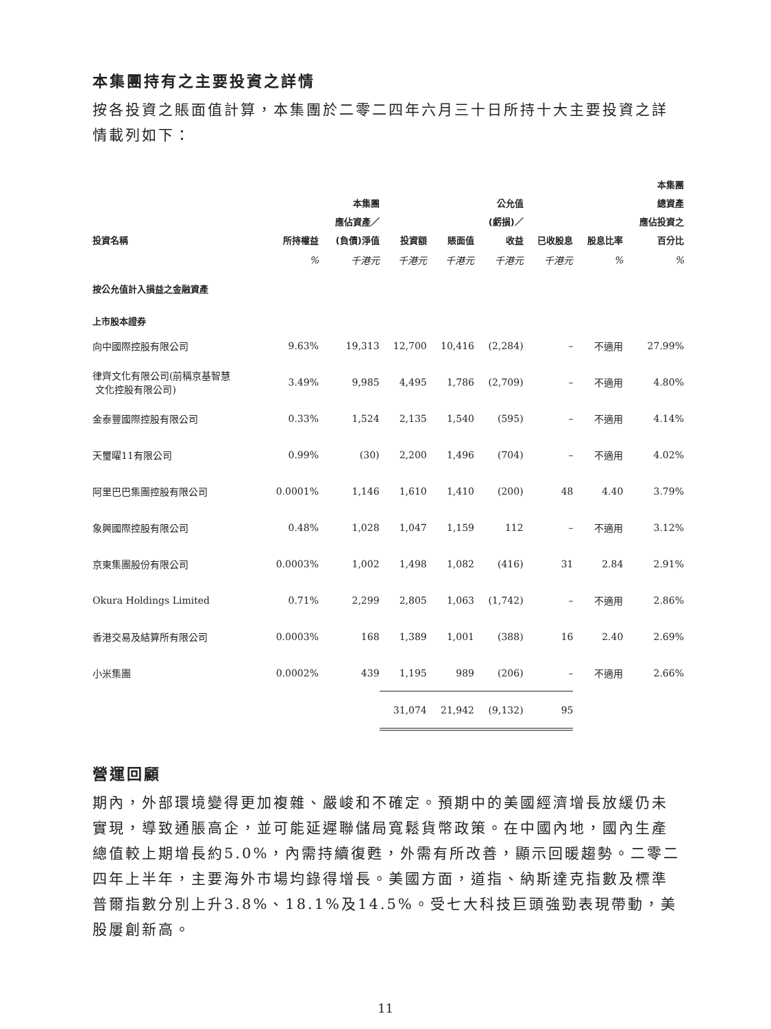本集團持有之主要投資之詳情
按各投資之賬面值計算，本集團於二零二四年六月三十日所持十大主要投資之詳情載列如下：
| 投資名稱 | 所持權益 | 本集團 應佔資產／ (負債)淨值 | 投資額 | 賬面值 | 公允值 (虧損)／ 收益 | 已收股息 | 股息比率 | 本集團 總資產 應佔投資之 百分比 |
| --- | --- | --- | --- | --- | --- | --- | --- | --- |
| | % | 千港元 | 千港元 | 千港元 | 千港元 | 千港元 | % | % |
| 按公允值計入損益之金融資產 | | | | | | | | |
| 上市股本證券 | | | | | | | | |
| 向中國際控股有限公司 | 9.63% | 19,313 | 12,700 | 10,416 | (2,284) | – | 不適用 | 27.99% |
| 律齊文化有限公司(前稱京基智慧 文化控股有限公司) | 3.49% | 9,985 | 4,495 | 1,786 | (2,709) | – | 不適用 | 4.80% |
| 金泰豐國際控股有限公司 | 0.33% | 1,524 | 2,135 | 1,540 | (595) | – | 不適用 | 4.14% |
| 天璽曜11有限公司 | 0.99% | (30) | 2,200 | 1,496 | (704) | – | 不適用 | 4.02% |
| 阿里巴巴集團控股有限公司 | 0.0001% | 1,146 | 1,610 | 1,410 | (200) | 48 | 4.40 | 3.79% |
| 象興國際控股有限公司 | 0.48% | 1,028 | 1,047 | 1,159 | 112 | – | 不適用 | 3.12% |
| 京東集團股份有限公司 | 0.0003% | 1,002 | 1,498 | 1,082 | (416) | 31 | 2.84 | 2.91% |
| Okura Holdings Limited | 0.71% | 2,299 | 2,805 | 1,063 | (1,742) | – | 不適用 | 2.86% |
| 香港交易及結算所有限公司 | 0.0003% | 168 | 1,389 | 1,001 | (388) | 16 | 2.40 | 2.69% |
| 小米集團 | 0.0002% | 439 | 1,195 | 989 | (206) | – | 不適用 | 2.66% |
| | | | 31,074 | 21,942 | (9,132) | 95 | | |
營運回顧
期內，外部環境變得更加複雜、嚴峻和不確定。預期中的美國經濟增長放緩仍未實現，導致通脹高企，並可能延遲聯儲局寬鬆貨幣政策。在中國內地，國內生產總值較上期增長約5.0%，內需持續復甦，外需有所改善，顯示回暖趨勢。二零二四年上半年，主要海外市場均錄得增長。美國方面，道指、納斯達克指數及標準普爾指數分別上升3.8%、18.1%及14.5%。受七大科技巨頭強勁表現帶動，美股屢創新高。
11